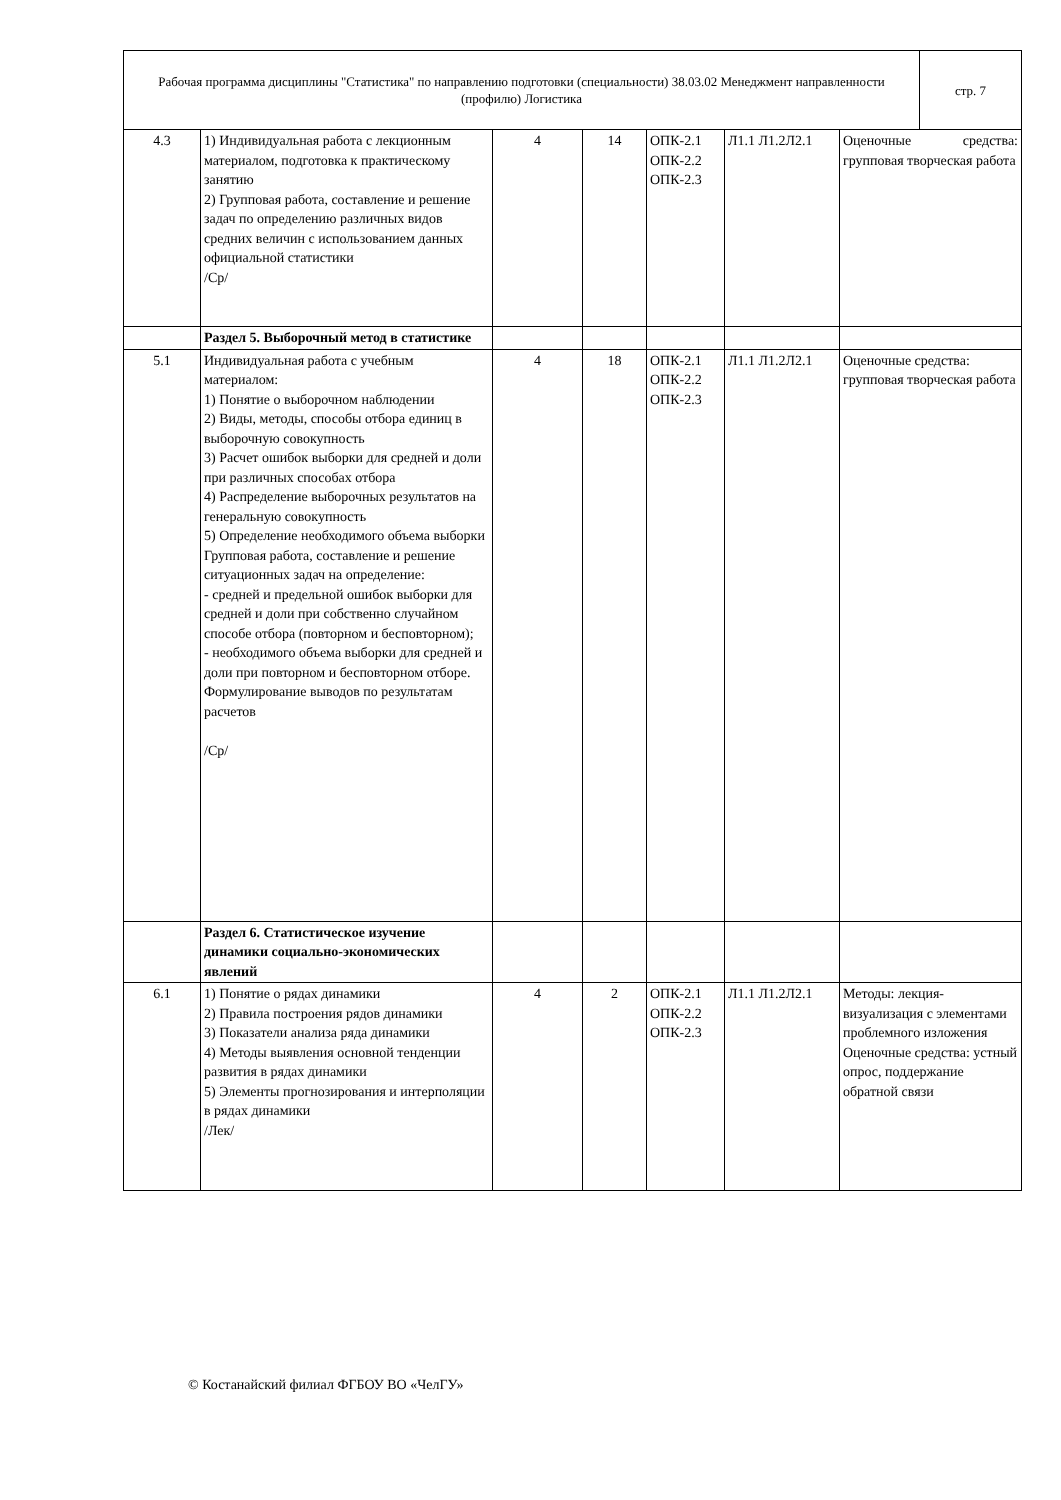| Рабочая программа дисциплины "Статистика" по направлению подготовки (специальности) 38.03.02 Менеджмент направленности (профилю) Логистика | стр. 7 |
| 4.3 | 1) Индивидуальная работа с лекционным материалом, подготовка к практическому занятию 2) Групповая работа, составление и решение задач по определению различных видов средних величин с использованием данных официальной статистики /Ср/ | 4 | 14 | ОПК-2.1 ОПК-2.2 ОПК-2.3 | Л1.1 Л1.2Л2.1 | Оценочные средства: групповая творческая работа |
| | Раздел 5. Выборочный метод в статистике | | | | | |
| 5.1 | Индивидуальная работа с учебным материалом: 1) Понятие о выборочном наблюдении 2) Виды, методы, способы отбора единиц в выборочную совокупность 3) Расчет ошибок выборки для средней и доли при различных способах отбора 4) Распределение выборочных результатов на генеральную совокупность 5) Определение необходимого объема выборки Групповая работа, составление и решение ситуационных задач на определение: - средней и предельной ошибок выборки для средней и доли при собственно случайном способе отбора (повторном и бесповторном); - необходимого объема выборки для средней и доли при повторном и бесповторном отборе. Формулирование выводов по результатам расчетов /Ср/ | 4 | 18 | ОПК-2.1 ОПК-2.2 ОПК-2.3 | Л1.1 Л1.2Л2.1 | Оценочные средства: групповая творческая работа |
| | Раздел 6. Статистическое изучение динамики социально-экономических явлений | | | | | |
| 6.1 | 1) Понятие о рядах динамики 2) Правила построения рядов динамики 3) Показатели анализа ряда динамики 4) Методы выявления основной тенденции развития в рядах динамики 5) Элементы прогнозирования и интерполяции в рядах динамики /Лек/ | 4 | 2 | ОПК-2.1 ОПК-2.2 ОПК-2.3 | Л1.1 Л1.2Л2.1 | Методы: лекция-визуализация с элементами проблемного изложения Оценочные средства: устный опрос, поддержание обратной связи |
© Костанайский филиал ФГБОУ ВО «ЧелГУ»